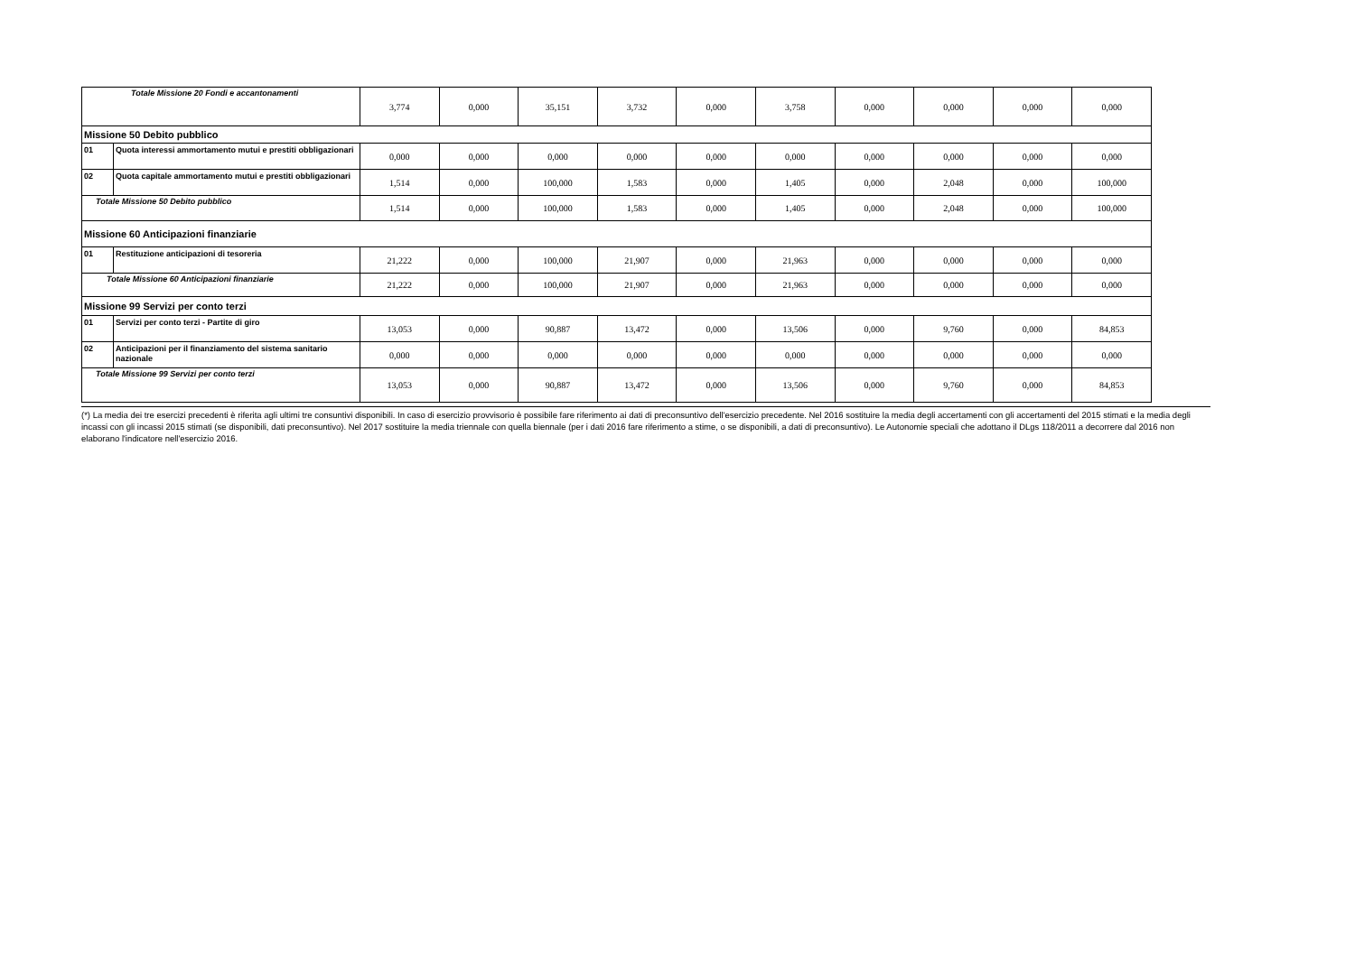| Totale Missione 20 Fondi e accantonamenti | | 3,774 | 0,000 | 35,151 | 3,732 | 0,000 | 3,758 | 0,000 | 0,000 | 0,000 | 0,000 |
| Missione 50 Debito pubblico | | | | | | | | | | | |
| 01 | Quota interessi ammortamento mutui e prestiti obbligazionari | 0,000 | 0,000 | 0,000 | 0,000 | 0,000 | 0,000 | 0,000 | 0,000 | 0,000 | 0,000 |
| 02 | Quota capitale ammortamento mutui e prestiti obbligazionari | 1,514 | 0,000 | 100,000 | 1,583 | 0,000 | 1,405 | 0,000 | 2,048 | 0,000 | 100,000 |
| Totale Missione 50 Debito pubblico | | 1,514 | 0,000 | 100,000 | 1,583 | 0,000 | 1,405 | 0,000 | 2,048 | 0,000 | 100,000 |
| Missione 60 Anticipazioni finanziarie | | | | | | | | | | | |
| 01 | Restituzione anticipazioni di tesoreria | 21,222 | 0,000 | 100,000 | 21,907 | 0,000 | 21,963 | 0,000 | 0,000 | 0,000 | 0,000 |
| Totale Missione 60 Anticipazioni finanziarie | | 21,222 | 0,000 | 100,000 | 21,907 | 0,000 | 21,963 | 0,000 | 0,000 | 0,000 | 0,000 |
| Missione 99 Servizi per conto terzi | | | | | | | | | | | |
| 01 | Servizi per conto terzi - Partite di giro | 13,053 | 0,000 | 90,887 | 13,472 | 0,000 | 13,506 | 0,000 | 9,760 | 0,000 | 84,853 |
| 02 | Anticipazioni per il finanziamento del sistema sanitario nazionale | 0,000 | 0,000 | 0,000 | 0,000 | 0,000 | 0,000 | 0,000 | 0,000 | 0,000 | 0,000 |
| Totale Missione 99 Servizi per conto terzi | | 13,053 | 0,000 | 90,887 | 13,472 | 0,000 | 13,506 | 0,000 | 9,760 | 0,000 | 84,853 |
(*) La media dei tre esercizi precedenti è riferita agli ultimi tre consuntivi disponibili. In caso di esercizio provvisorio è possibile fare riferimento ai dati di preconsuntivo dell'esercizio precedente. Nel 2016 sostituire la media degli accertamenti con gli accertamenti del 2015 stimati e la media degli incassi con gli incassi 2015 stimati (se disponibili, dati preconsuntivo). Nel 2017 sostituire la media triennale con quella biennale (per i dati 2016 fare riferimento a stime, o se disponibili, a dati di preconsuntivo). Le Autonomie speciali che adottano il DLgs 118/2011 a decorrere dal 2016 non elaborano l'indicatore nell'esercizio 2016.